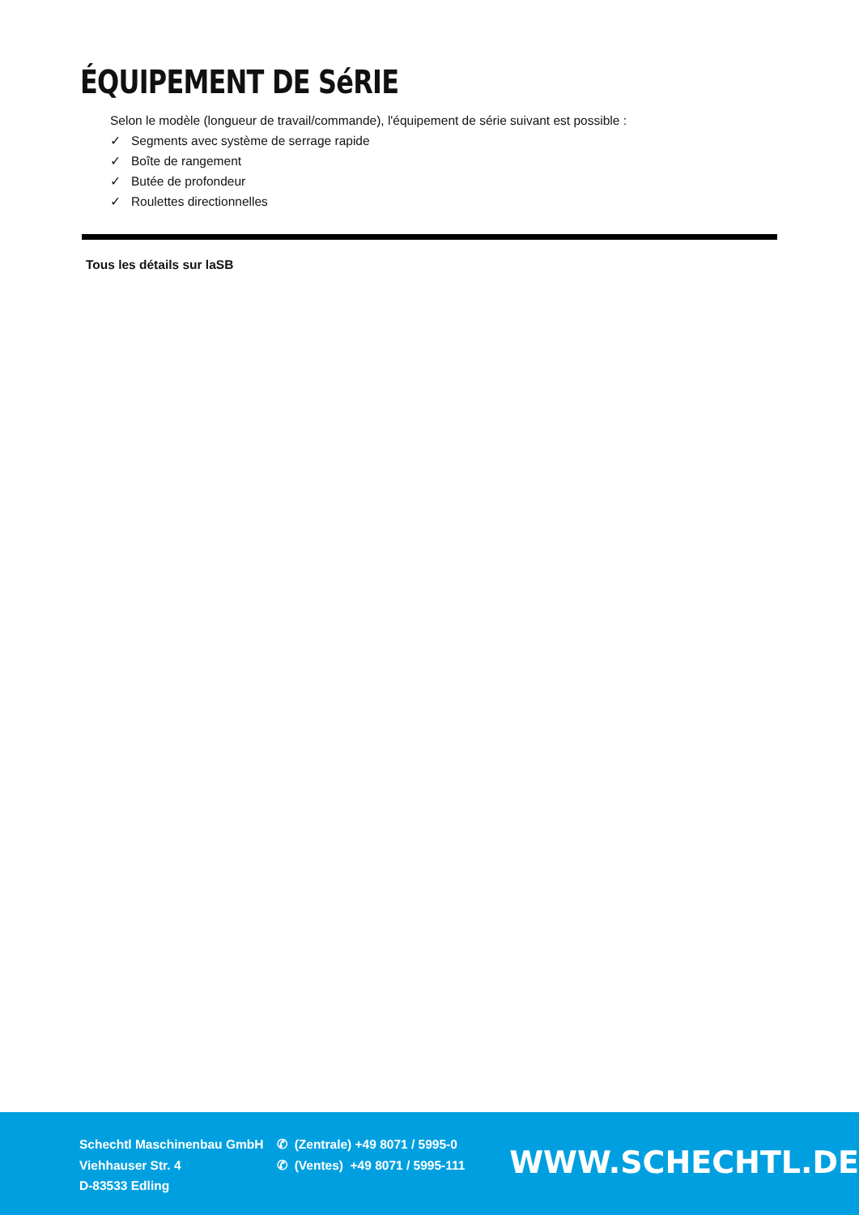ÉQUIPEMENT DE SéRIE
Selon le modèle (longueur de travail/commande), l'équipement de série suivant est possible :
✓ Segments avec système de serrage rapide
✓ Boîte de rangement
✓ Butée de profondeur
✓ Roulettes directionnelles
Tous les détails sur laSB
Schechtl Maschinenbau GmbH
Viehhauser Str. 4
D-83533 Edling
✆ (Zentrale) +49 8071 / 5995-0
✆ (Ventes) +49 8071 / 5995-111
WWW.SCHECHTL.DE